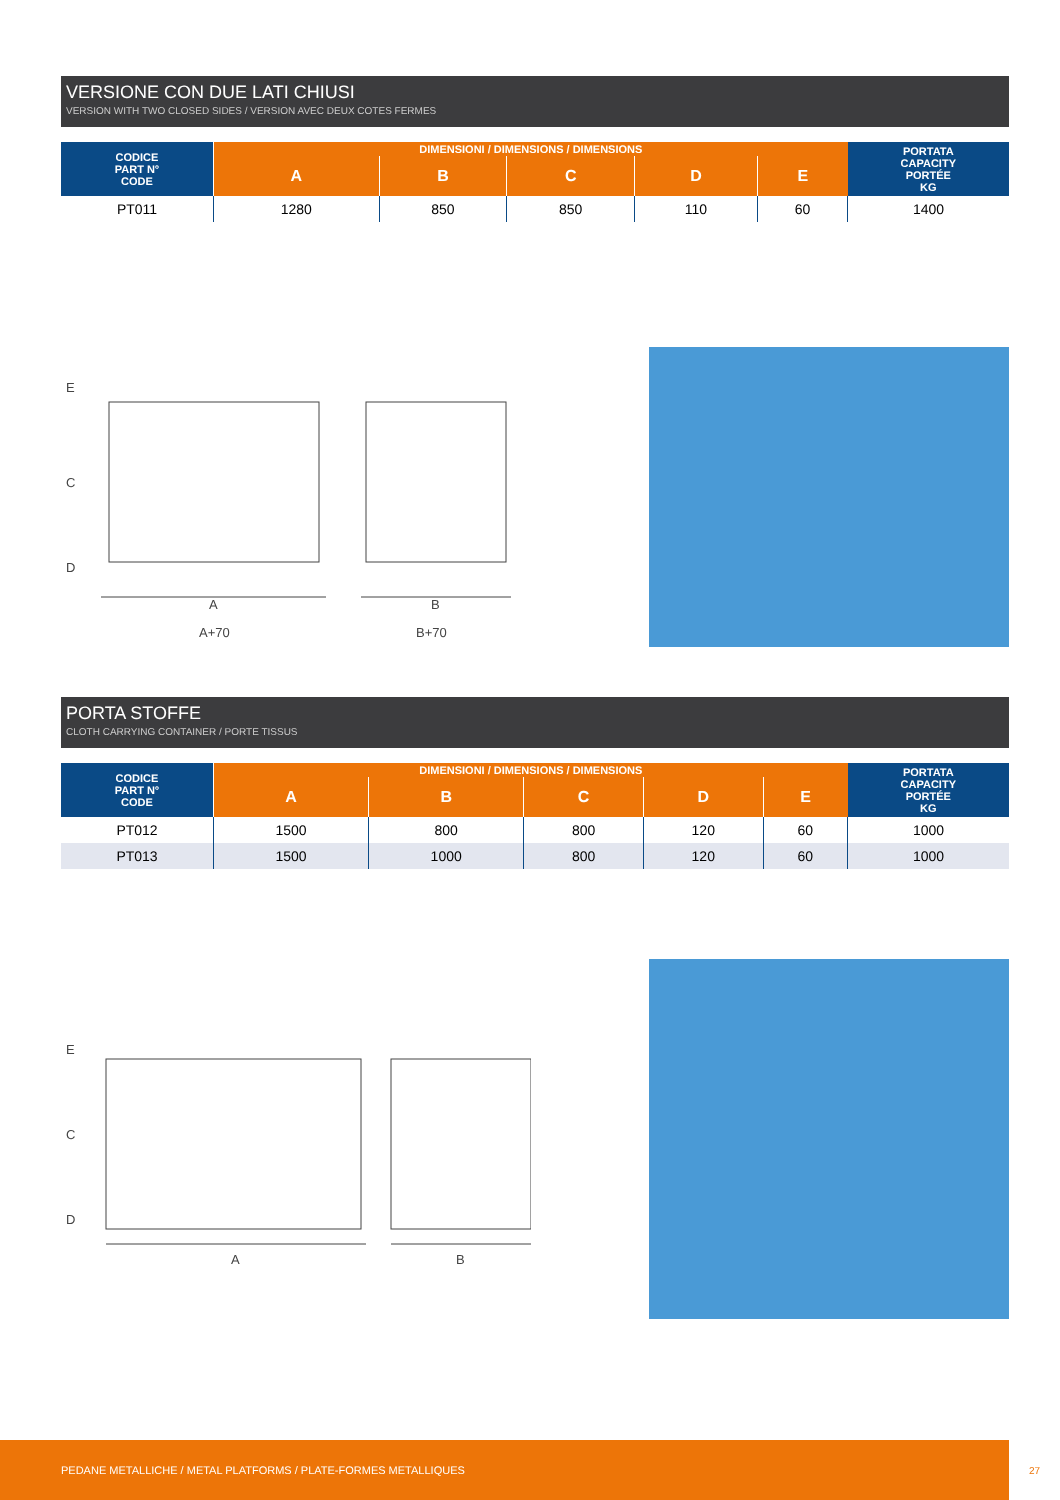VERSIONE CON DUE LATI CHIUSI
VERSION WITH TWO CLOSED SIDES / VERSION AVEC DEUX COTES FERMES
| CODICE PART N° CODE | DIMENSIONI / DIMENSIONS / DIMENSIONS | | | | | PORTATA CAPACITY PORTÉE KG |
| --- | --- | --- | --- | --- | --- | --- |
| | A | B | C | D | E | |
| PT011 | 1280 | 850 | 850 | 110 | 60 | 1400 |
E
C
D
A
A+70
B
B+70
PORTA STOFFE
CLOTH CARRYING CONTAINER / PORTE TISSUS
| CODICE PART N° CODE | DIMENSIONI / DIMENSIONS / DIMENSIONS | | | | | PORTATA CAPACITY PORTÉE KG |
| --- | --- | --- | --- | --- | --- | --- |
| | A | B | C | D | E | |
| PT012 | 1500 | 800 | 800 | 120 | 60 | 1000 |
| PT013 | 1500 | 1000 | 800 | 120 | 60 | 1000 |
E
C
D
A
B
PEDANE METALLICHE / METAL PLATFORMS / PLATE-FORMES METALLIQUES
27